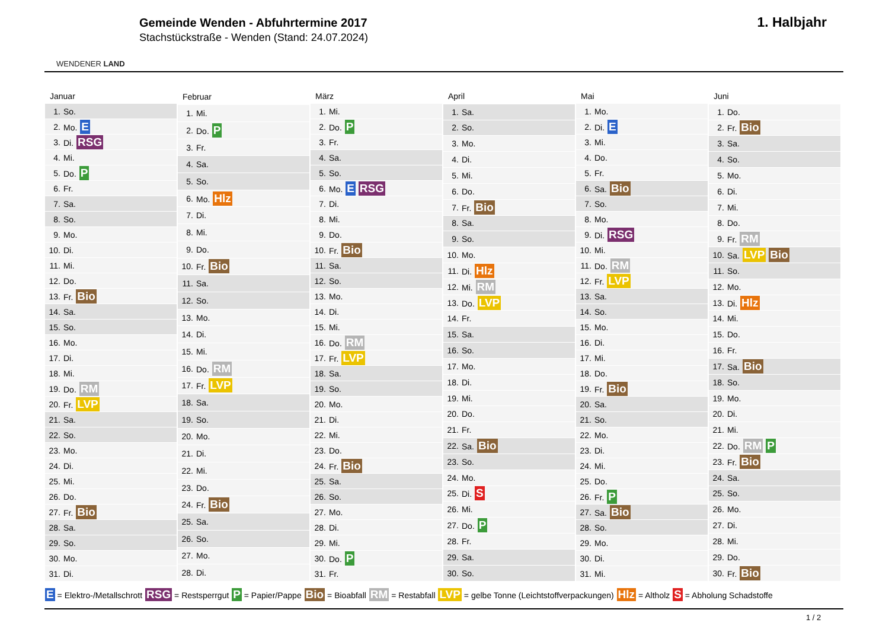WENDENER LAND
Gemeinde Wenden - Abfuhrtermine 2017
Stachstückstraße - Wenden (Stand: 24.07.2024)
1. Halbjahr
| Januar | |
| --- | --- |
| 1. | So. |
| 2. | Mo. E |
| 3. | Di. RSG |
| 4. | Mi. |
| 5. | Do. P |
| 6. | Fr. |
| 7. | Sa. |
| 8. | So. |
| 9. | Mo. |
| 10. | Di. |
| 11. | Mi. |
| 12. | Do. |
| 13. | Fr. Bio |
| 14. | Sa. |
| 15. | So. |
| 16. | Mo. |
| 17. | Di. |
| 18. | Mi. |
| 19. | Do. RM |
| 20. | Fr. LVP |
| 21. | Sa. |
| 22. | So. |
| 23. | Mo. |
| 24. | Di. |
| 25. | Mi. |
| 26. | Do. |
| 27. | Fr. Bio |
| 28. | Sa. |
| 29. | So. |
| 30. | Mo. |
| 31. | Di. |
| Februar | |
| --- | --- |
| 1. | Mi. |
| 2. | Do. P |
| 3. | Fr. |
| 4. | Sa. |
| 5. | So. |
| 6. | Mo. Hlz |
| 7. | Di. |
| 8. | Mi. |
| 9. | Do. |
| 10. | Fr. Bio |
| 11. | Sa. |
| 12. | So. |
| 13. | Mo. |
| 14. | Di. |
| 15. | Mi. |
| 16. | Do. RM |
| 17. | Fr. LVP |
| 18. | Sa. |
| 19. | So. |
| 20. | Mo. |
| 21. | Di. |
| 22. | Mi. |
| 23. | Do. |
| 24. | Fr. Bio |
| 25. | Sa. |
| 26. | So. |
| 27. | Mo. |
| 28. | Di. |
| März | |
| --- | --- |
| 1. | Mi. |
| 2. | Do. P |
| 3. | Fr. |
| 4. | Sa. |
| 5. | So. |
| 6. | Mo. E RSG |
| 7. | Di. |
| 8. | Mi. |
| 9. | Do. |
| 10. | Fr. Bio |
| 11. | Sa. |
| 12. | So. |
| 13. | Mo. |
| 14. | Di. |
| 15. | Mi. |
| 16. | Do. RM |
| 17. | Fr. LVP |
| 18. | Sa. |
| 19. | So. |
| 20. | Mo. |
| 21. | Di. |
| 22. | Mi. |
| 23. | Do. |
| 24. | Fr. Bio |
| 25. | Sa. |
| 26. | So. |
| 27. | Mo. |
| 28. | Di. |
| 29. | Mi. |
| 30. | Do. P |
| 31. | Fr. |
| April | |
| --- | --- |
| 1. | Sa. |
| 2. | So. |
| 3. | Mo. |
| 4. | Di. |
| 5. | Mi. |
| 6. | Do. |
| 7. | Fr. Bio |
| 8. | Sa. |
| 9. | So. |
| 10. | Mo. |
| 11. | Di. Hlz |
| 12. | Mi. RM |
| 13. | Do. LVP |
| 14. | Fr. |
| 15. | Sa. |
| 16. | So. |
| 17. | Mo. |
| 18. | Di. |
| 19. | Mi. |
| 20. | Do. |
| 21. | Fr. |
| 22. | Sa. Bio |
| 23. | So. |
| 24. | Mo. |
| 25. | Di. S |
| 26. | Mi. |
| 27. | Do. P |
| 28. | Fr. |
| 29. | Sa. |
| 30. | So. |
| Mai | |
| --- | --- |
| 1. | Mo. |
| 2. | Di. E |
| 3. | Mi. |
| 4. | Do. |
| 5. | Fr. |
| 6. | Sa. Bio |
| 7. | So. |
| 8. | Mo. |
| 9. | Di. RSG |
| 10. | Mi. |
| 11. | Do. RM |
| 12. | Fr. LVP |
| 13. | Sa. |
| 14. | So. |
| 15. | Mo. |
| 16. | Di. |
| 17. | Mi. |
| 18. | Do. |
| 19. | Fr. Bio |
| 20. | Sa. |
| 21. | So. |
| 22. | Mo. |
| 23. | Di. |
| 24. | Mi. |
| 25. | Do. |
| 26. | Fr. P |
| 27. | Sa. Bio |
| 28. | So. |
| 29. | Mo. |
| 30. | Di. |
| 31. | Mi. |
| Juni | |
| --- | --- |
| 1. | Do. |
| 2. | Fr. Bio |
| 3. | Sa. |
| 4. | So. |
| 5. | Mo. |
| 6. | Di. |
| 7. | Mi. |
| 8. | Do. |
| 9. | Fr. RM |
| 10. | Sa. LVP Bio |
| 11. | So. |
| 12. | Mo. |
| 13. | Di. Hlz |
| 14. | Mi. |
| 15. | Do. |
| 16. | Fr. |
| 17. | Sa. Bio |
| 18. | So. |
| 19. | Mo. |
| 20. | Di. |
| 21. | Mi. |
| 22. | Do. RM P |
| 23. | Fr. Bio |
| 24. | Sa. |
| 25. | So. |
| 26. | Mo. |
| 27. | Di. |
| 28. | Mi. |
| 29. | Do. |
| 30. | Fr. Bio |
E = Elektro-/Metallschrott RSG = Restsperrgut P = Papier/Pappe Bio = Bioabfall RM = Restabfall LVP = gelbe Tonne (Leichtstoffverpackungen) Hlz = Altholz S = Abholung Schadstoffe
1 / 2